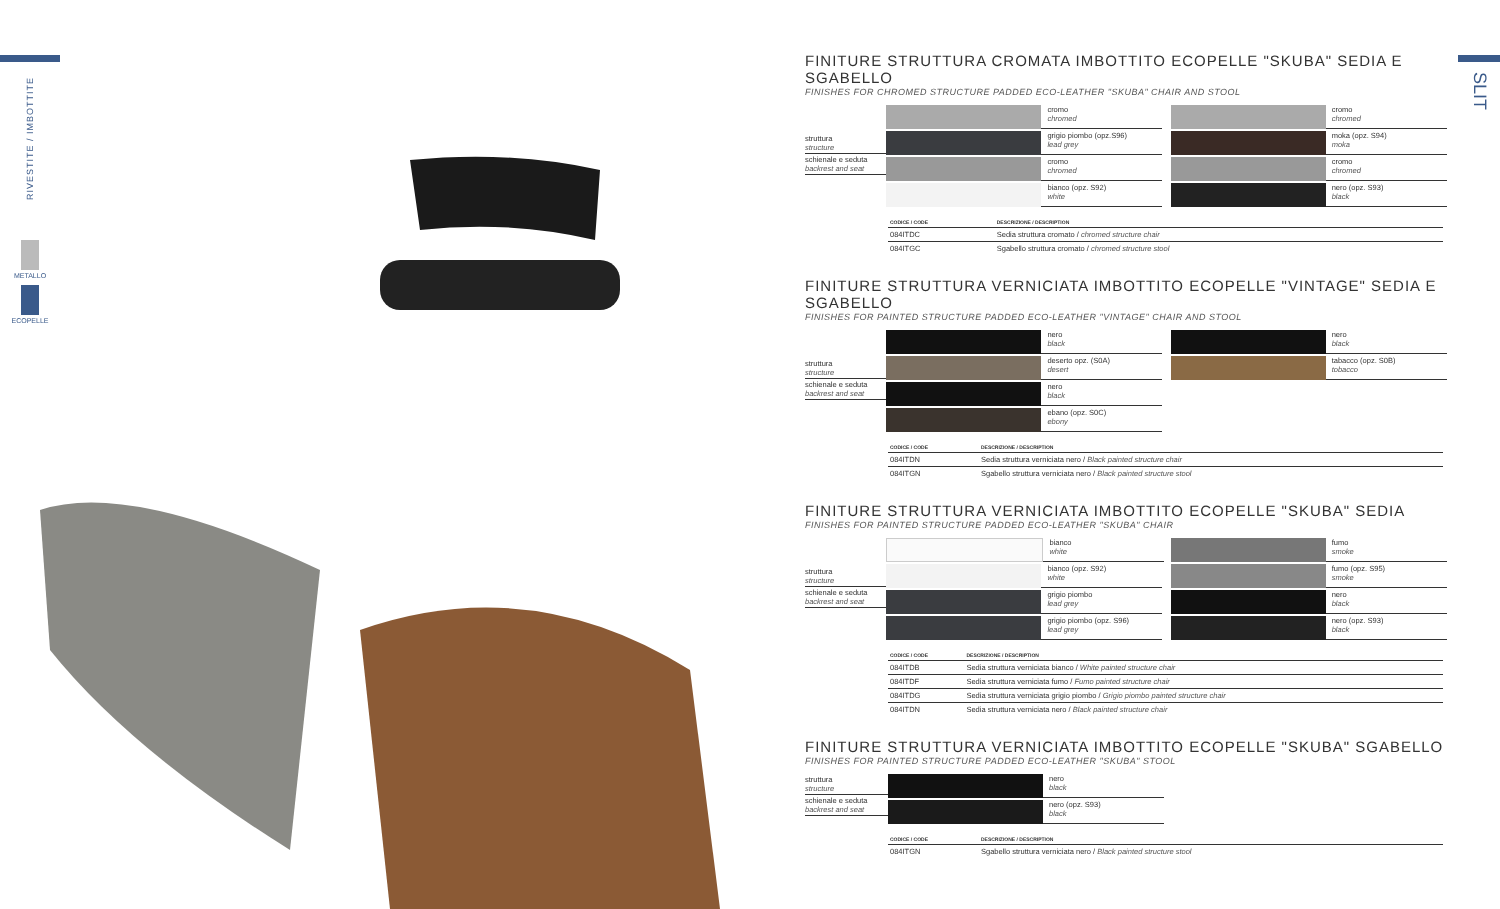RIVESTITE / IMBOTTITE
METALLO
ECOPELLE
SLIT
FINITURE STRUTTURA CROMATA IMBOTTITO ECOPELLE "SKUBA" SEDIA E SGABELLO
FINISHES FOR CHROMED STRUCTURE PADDED ECO-LEATHER "SKUBA" CHAIR AND STOOL
struttura
structure
schienale e seduta
backrest and seat
cromo
chromed
grigio piombo (opz.S96)
lead grey
cromo
chromed
bianco (opz. S92)
white
cromo
chromed
moka (opz. S94)
moka
cromo
chromed
nero (opz. S93)
black
| CODICE / CODE | DESCRIZIONE / DESCRIPTION |
| --- | --- |
| 084ITDC | Sedia struttura cromato / chromed structure chair |
| 084ITGC | Sgabello struttura cromato / chromed structure stool |
FINITURE STRUTTURA VERNICIATA IMBOTTITO ECOPELLE "VINTAGE" SEDIA E SGABELLO
FINISHES FOR PAINTED STRUCTURE PADDED ECO-LEATHER "VINTAGE" CHAIR AND STOOL
struttura
structure
schienale e seduta
backrest and seat
nero
black
deserto opz. (S0A)
desert
nero
black
ebano (opz. S0C)
ebony
nero
black
tabacco (opz. S0B)
tobacco
| CODICE / CODE | DESCRIZIONE / DESCRIPTION |
| --- | --- |
| 084ITDN | Sedia struttura verniciata nero / Black painted structure chair |
| 084ITGN | Sgabello struttura verniciata nero / Black painted structure stool |
FINITURE STRUTTURA VERNICIATA IMBOTTITO ECOPELLE "SKUBA" SEDIA
FINISHES FOR PAINTED STRUCTURE PADDED ECO-LEATHER "SKUBA" CHAIR
struttura
structure
schienale e seduta
backrest and seat
bianco
white
bianco (opz. S92)
white
grigio piombo
lead grey
grigio piombo (opz. S96)
lead grey
fumo
smoke
fumo (opz. S95)
smoke
nero
black
nero (opz. S93)
black
| CODICE / CODE | DESCRIZIONE / DESCRIPTION |
| --- | --- |
| 084ITDB | Sedia struttura verniciata bianco / White painted structure chair |
| 084ITDF | Sedia struttura verniciata fumo / Fumo painted structure chair |
| 084ITDG | Sedia struttura verniciata grigio piombo / Grigio piombo painted structure chair |
| 084ITDN | Sedia struttura verniciata nero / Black painted structure chair |
FINITURE STRUTTURA VERNICIATA IMBOTTITO ECOPELLE "SKUBA" SGABELLO
FINISHES FOR PAINTED STRUCTURE PADDED ECO-LEATHER "SKUBA" STOOL
struttura
structure
schienale e seduta
backrest and seat
nero
black
nero (opz. S93)
black
| CODICE / CODE | DESCRIZIONE / DESCRIPTION |
| --- | --- |
| 084ITGN | Sgabello struttura verniciata nero / Black painted structure stool |